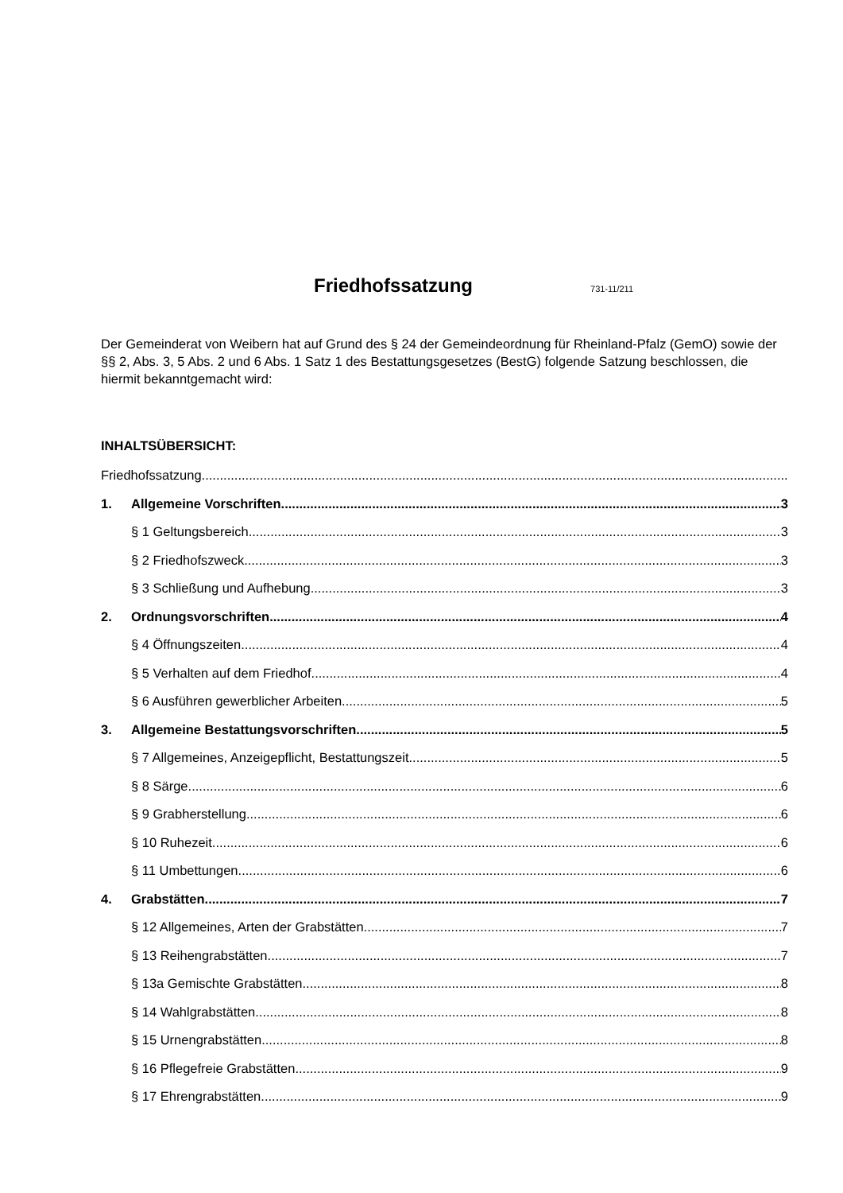Friedhofssatzung
731-11/211
Der Gemeinderat von Weibern hat auf Grund des § 24 der Gemeindeordnung für Rheinland-Pfalz (GemO) sowie der §§ 2, Abs. 3, 5 Abs. 2 und 6 Abs. 1 Satz 1 des Bestattungsgesetzes (BestG) folgende Satzung beschlossen, die hiermit bekanntgemacht wird:
INHALTSÜBERSICHT:
Friedhofssatzung
1. Allgemeine Vorschriften 3
§ 1 Geltungsbereich 3
§ 2 Friedhofszweck 3
§ 3 Schließung und Aufhebung 3
2. Ordnungsvorschriften 4
§ 4 Öffnungszeiten 4
§ 5 Verhalten auf dem Friedhof 4
§ 6 Ausführen gewerblicher Arbeiten 5
3. Allgemeine Bestattungsvorschriften 5
§ 7 Allgemeines, Anzeigepflicht, Bestattungszeit 5
§ 8 Särge 6
§ 9 Grabherstellung 6
§ 10 Ruhezeit 6
§ 11 Umbettungen 6
4. Grabstätten 7
§ 12 Allgemeines, Arten der Grabstätten 7
§ 13 Reihengrabstätten 7
§ 13a Gemischte Grabstätten 8
§ 14 Wahlgrabstätten 8
§ 15 Urnengrabstätten 8
§ 16 Pflegefreie Grabstätten 9
§ 17 Ehrengrabstätten 9